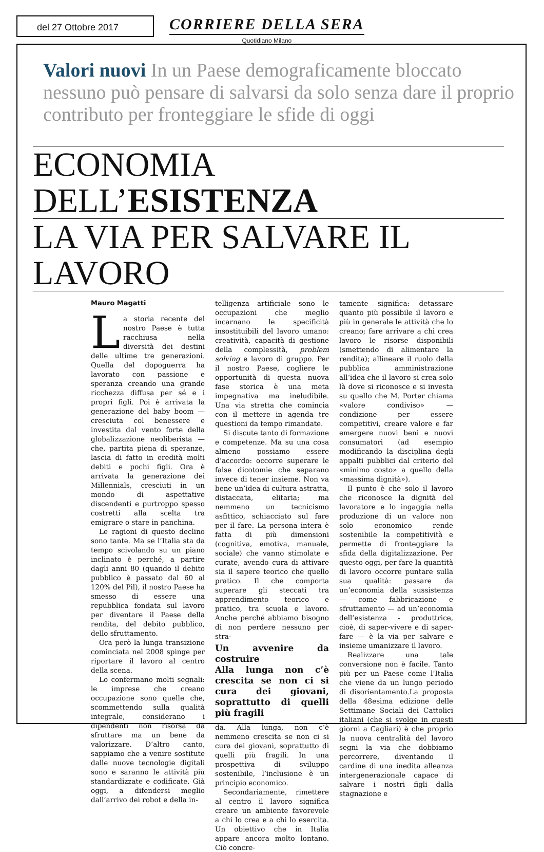del 27 Ottobre 2017
CORRIERE DELLA SERA
Quotidiano Milano
Valori nuovi In un Paese demograficamente bloccato nessuno può pensare di salvarsi da solo senza dare il proprio contributo per fronteggiare le sfide di oggi
ECONOMIA DELL’ESISTENZA
LA VIA PER SALVARE IL LAVORO
Mauro Magatti
La storia recente del nostro Paese è tutta racchiusa nella diversità dei destini delle ultime tre generazioni. Quella del dopoguerra ha lavorato con passione e speranza creando una grande ricchezza diffusa per sé e i propri figli. Poi è arrivata la generazione del baby boom — cresciuta col benessere e investita dal vento forte della globalizzazione neoliberista — che, partita piena di speranze, lascia di fatto in eredità molti debiti e pochi figli. Ora è arrivata la generazione dei Millennials, cresciuti in un mondo di aspettative discendenti e purtroppo spesso costretti alla scelta tra emigrare o stare in panchina.
Le ragioni di questo declino sono tante. Ma se l’Italia sta da tempo scivolando su un piano inclinato è perché, a partire dagli anni 80 (quando il debito pubblico è passato dal 60 al 120% del Pil), il nostro Paese ha smesso di essere una repubblica fondata sul lavoro per diventare il Paese della rendita, del debito pubblico, dello sfruttamento.
Ora però la lunga transizione cominciata nel 2008 spinge per riportare il lavoro al centro della scena.
Lo confermano molti segnali: le imprese che creano occupazione sono quelle che, scommettendo sulla qualità integrale, considerano i dipendenti non risorsa da sfruttare ma un bene da valorizzare. D’altro canto, sappiamo che a venire sostitute dalle nuove tecnologie digitali sono e saranno le attività più standardizzate e codificate. Già oggi, a difendersi meglio dall’arrivo dei robot e della in-
telligenza artificiale sono le occupazioni che meglio incarnano le specificità insostituibili del lavoro umano: creatività, capacità di gestione della complessità, problem solving e lavoro di gruppo. Per il nostro Paese, cogliere le opportunità di questa nuova fase storica è una meta impegnativa ma ineludibile. Una via stretta che comincia con il mettere in agenda tre questioni da tempo rimandate.
Si discute tanto di formazione e competenze. Ma su una cosa almeno possiamo essere d’accordo: occorre superare le false dicotomie che separano invece di tener insieme. Non va bene un’idea di cultura astratta, distaccata, elitaria; ma nemmeno un tecnicismo asfittico, schiacciato sul fare per il fare. La persona intera è fatta di più dimensioni (cognitiva, emotiva, manuale, sociale) che vanno stimolate e curate, avendo cura di attivare sia il sapere teorico che quello pratico. Il che comporta superare gli steccati tra apprendimento teorico e pratico, tra scuola e lavoro. Anche perché abbiamo bisogno di non perdere nessuno per stra-
Un avvenire da costruire
Alla lunga non c’è crescita se non ci si cura dei giovani, soprattutto di quelli più fragili
da. Alla lunga, non c’è nemmeno crescita se non ci si cura dei giovani, soprattutto di quelli più fragili. In una prospettiva di sviluppo sostenibile, l’inclusione è un principio economico.
Secondariamente, rimettere al centro il lavoro significa creare un ambiente favorevole a chi lo crea e a chi lo esercita. Un obiettivo che in Italia appare ancora molto lontano. Ciò concre-
tamente significa: detassare quanto più possibile il lavoro e più in generale le attività che lo creano; fare arrivare a chi crea lavoro le risorse disponibili (smettendo di alimentare la rendita); allineare il ruolo della pubblica amministrazione all’idea che il lavoro si crea solo là dove si riconosce e si investa su quello che M. Porter chiama «valore condiviso» — condizione per essere competitivi, creare valore e far emergere nuovi beni e nuovi consumatori (ad esempio modificando la disciplina degli appalti pubblici dal criterio del «minimo costo» a quello della «massima dignità»).
Il punto è che solo il lavoro che riconosce la dignità del lavoratore e lo ingaggia nella produzione di un valore non solo economico rende sostenibile la competitività e permette di fronteggiare la sfida della digitalizzazione. Per questo oggi, per fare la quantità di lavoro occorre puntare sulla sua qualità: passare da un’economia della sussistenza — come fabbricazione e sfruttamento — ad un’economia dell’esistenza - produttrice, cioè, di saper-vivere e di saper-fare — è la via per salvare e insieme umanizzare il lavoro.
Realizzare una tale conversione non è facile. Tanto più per un Paese come l’Italia che viene da un lungo periodo di disorientamento.La proposta della 48esima edizione delle Settimane Sociali dei Cattolici italiani (che si svolge in questi giorni a Cagliari) è che proprio la nuova centralità del lavoro segni la via che dobbiamo percorrere, diventando il cardine di una inedita alleanza intergenerazionale capace di salvare i nostri figli dalla stagnazione e